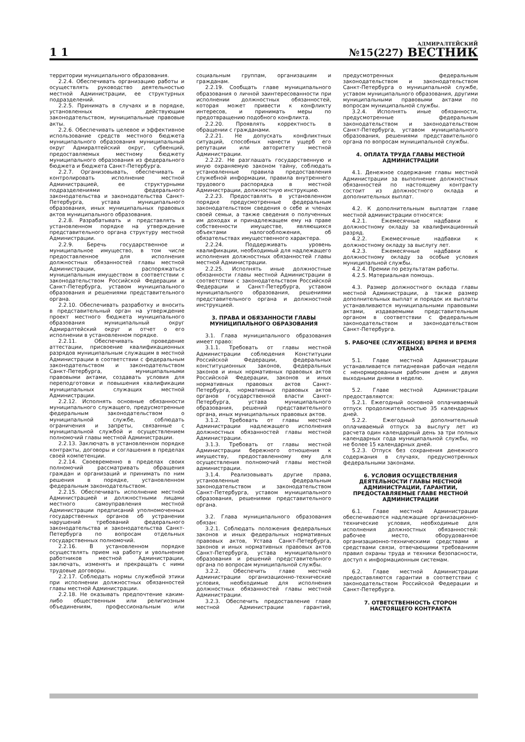1 1
№15(227)
АДМИРАЛТЕЙСКИЙ
ВЕСТНИК
территории муниципального образования.
2.2.4. Обеспечивать организацию работы и осуществлять руководство деятельностью местной Администрации, ее структурных подразделений.
2.2.5. Принимать в случаях и в порядке, установленных действующим законодательством, муниципальные правовые акты.
2.2.6. Обеспечивать целевое и эффективное использование средств местного бюджета муниципального образования муниципальный округ Адмиралтейский округ, субвенций, предоставляемых местному бюджету муниципального образования из федерального бюджета и бюджета Санкт-Петербурга.
2.2.7. Организовывать, обеспечивать и контролировать исполнение местной Администрацией, ее структурными подразделениями федерального законодательства и законодательства Санкт-Петербурга, устава муниципального образования, иных муниципальных правовых актов муниципального образования.
2.2.8. Разрабатывать и представлять в установленном порядке на утверждение представительного органа структуру местной Администрации.
2.2.9. Беречь государственное и муниципальное имущество, в том числе предоставленное для исполнения должностных обязанностей главы местной Администрации, распоряжаться муниципальным имуществом в соответствии с законодательством Российской Федерации и Санкт-Петербурга, уставом муниципального образования и решениями представительного органа.
2.2.10. Обеспечивать разработку и вносить в представительный орган на утверждение проект местного бюджета муниципального образования муниципальный округ Адмиралтейский округ и отчет о его исполнении в установленном порядке.
2.2.11. Обеспечивать проведение аттестации, присвоение квалификационных разрядов муниципальным служащим в местной Администрации в соответствии с федеральным законодательством и законодательством Санкт-Петербурга, муниципальными правовыми актами, создавать условия для переподготовки и повышения квалификации муниципальных служащих местной Администрации.
2.2.12. Исполнять основные обязанности муниципального служащего, предусмотренные федеральным законодательством о муниципальной службе, соблюдать ограничения и запреты, связанные с муниципальной службой и осуществлением полномочий главы местной Администрации.
2.2.13. Заключать в установленном порядке контракты, договоры и соглашения в пределах своей компетенции.
2.2.14. Своевременно в пределах своих полномочий рассматривать обращения граждан и организаций и принимать по ним решения в порядке, установленном федеральным законодательством.
2.2.15. Обеспечивать исполнение местной Администрацией и должностными лицами местного самоуправления местной Администрации предписаний уполномоченных государственных органов об устранении нарушений требований федерального законодательства и законодательства Санкт-Петербурга по вопросам отдельных государственных полномочий.
2.2.16. В установленном порядке осуществлять прием на работу и увольнение работников местной Администрации, заключать, изменять и прекращать с ними трудовые договоры.
2.2.17. Соблюдать нормы служебной этики при исполнении должностных обязанностей главы местной Администрации.
2.2.18. Не оказывать предпочтение каким-либо общественным или религиозным объединениям, профессиональным или социальным группам, организациям и гражданам.
2.2.19. Сообщать главе муниципального образования о личной заинтересованности при исполнении должностных обязанностей, которая может привести к конфликту интересов, и принимать меры по предотвращению подобного конфликта.
2.2.20. Проявлять корректность в обращении с гражданами.
2.2.21. Не допускать конфликтных ситуаций, способных нанести ущерб его репутации или авторитету местной Администрации.
2.2.22. Не разглашать государственную и иную охраняемую законом тайну, соблюдать установленные правила предоставления служебной информации, правила внутреннего трудового распорядка в местной Администрации, должностную инструкцию.
2.2.23. Предоставлять в установленном порядке предусмотренные федеральным законодательством сведения о себе и членах своей семьи, а также сведения о полученных им доходах и принадлежащем ему на праве собственности имуществе, являющихся объектами налогообложения, об обязательствах имущественного характера.
2.2.24. Поддерживать уровень квалификации, необходимый для надлежащего исполнения должностных обязанностей главы местной Администрации.
2.2.25. Исполнять иные должностные обязанности главы местной Администрации в соответствии с законодательством Российской Федерации и Санкт-Петербурга, уставом муниципального образования, решениями представительного органа и должностной инструкцией.
3. ПРАВА И ОБЯЗАННОСТИ ГЛАВЫ МУНИЦИПАЛЬНОГО ОБРАЗОВАНИЯ
3.1. Глава муниципального образования имеет право:
3.1.1. Требовать от главы местной Администрации соблюдения Конституции Российской Федерации, федеральных конституционных законов, федеральных законов и иных нормативных правовых актов Российской Федерации, законов и иных нормативных правовых актов Санкт-Петербурга, нормативных правовых актов органов государственной власти Санкт-Петербурга, устава муниципального образования, решений представительного органа, иных муниципальных правовых актов.
3.1.2. Требовать от главы местной Администрации надлежащего исполнения должностных обязанностей главы местной Администрации.
3.1.3. Требовать от главы местной Администрации бережного отношения к имуществу, предоставленному ему для осуществления полномочий главы местной администрации.
3.1.4. Реализовывать другие права, установленные федеральным законодательством и законодательством Санкт-Петербурга, уставом муниципального образования, решениями представительного органа.
3.2. Глава муниципального образования обязан:
3.2.1. Соблюдать положения федеральных законов и иных федеральных нормативных правовых актов, Устава Санкт-Петербурга, законов и иных нормативных правовых актов Санкт-Петербурга, устава муниципального образования и решений представительного органа по вопросам муниципальной службы.
3.2.2. Обеспечить главе местной Администрации организационно-технические условия, необходимые для исполнения должностных обязанностей главы местной Администрации.
3.2.3. Обеспечить предоставление главе местной Администрации гарантий, предусмотренных федеральным законодательством и законодательством Санкт-Петербурга о муниципальной службе, уставом муниципального образования, другими муниципальными правовыми актами по вопросам муниципальной службы.
3.2.4. Исполнять иные обязанности, предусмотренные федеральным законодательством и законодательством Санкт-Петербурга, уставом муниципального образования, решениями представительного органа по вопросам муниципальной службы.
4. ОПЛАТА ТРУДА ГЛАВЫ МЕСТНОЙ АДМИНИСТРАЦИИ
4.1. Денежное содержание главы местной Администрации за выполнение должностных обязанностей по настоящему контракту состоит из должностного оклада и дополнительных выплат.
4.2. К дополнительным выплатам главе местной администрации относятся:
4.2.1. Ежемесячные надбавки к должностному окладу за квалификационный разряд.
4.2.2. Ежемесячные надбавки к должностному окладу за выслугу лет.
4.2.3. Ежемесячные надбавки к должностному окладу за особые условия муниципальной службы.
4.2.4. Премии по результатам работы.
4.2.5. Материальная помощь.
4.3. Размер должностного оклада главы местной Администрации, а также размер дополнительных выплат и порядок их выплаты устанавливаются муниципальными правовыми актами, издаваемыми представительным органом в соответствии с федеральным законодательством и законодательством Санкт-Петербурга.
5. РАБОЧЕЕ (СЛУЖЕБНОЕ) ВРЕМЯ И ВРЕМЯ ОТДЫХА
5.1. Главе местной Администрации устанавливается пятидневная рабочая неделя с ненормированным рабочим днем и двумя выходными днями в неделю.
5.2. Главе местной Администрации предоставляются:
5.2.1. Ежегодный основной оплачиваемый отпуск продолжительностью 35 календарных дней.
5.2.2. Ежегодный дополнительный оплачиваемый отпуск за выслугу лет из расчета один календарный день за три полных календарных года муниципальной службы, но не более 15 календарных дней.
5.2.3. Отпуск без сохранения денежного содержания в случаях, предусмотренных федеральными законами.
6. УСЛОВИЯ ОСУЩЕСТВЛЕНИЯ ДЕЯТЕЛЬНОСТИ ГЛАВЫ МЕСТНОЙ АДМИНИСТРАЦИИ, ГАРАНТИИ, ПРЕДОСТАВЛЯЕМЫЕ ГЛАВЕ МЕСТНОЙ АДМИНИСТРАЦИИ
6.1. Главе местной Администрации обеспечиваются надлежащие организационно-технические условия, необходимые для исполнения должностных обязанностей: рабочее место, оборудованное организационно-техническими средствами и средствами связи, отвечающими требованиям правил охраны труда и техники безопасности, доступ к информационным системам.
6.2. Главе местной Администрации предоставляются гарантии в соответствии с законодательством Российской Федерации и Санкт-Петербурга.
7. ОТВЕТСТВЕННОСТЬ СТОРОН НАСТОЯЩЕГО КОНТРАКТА